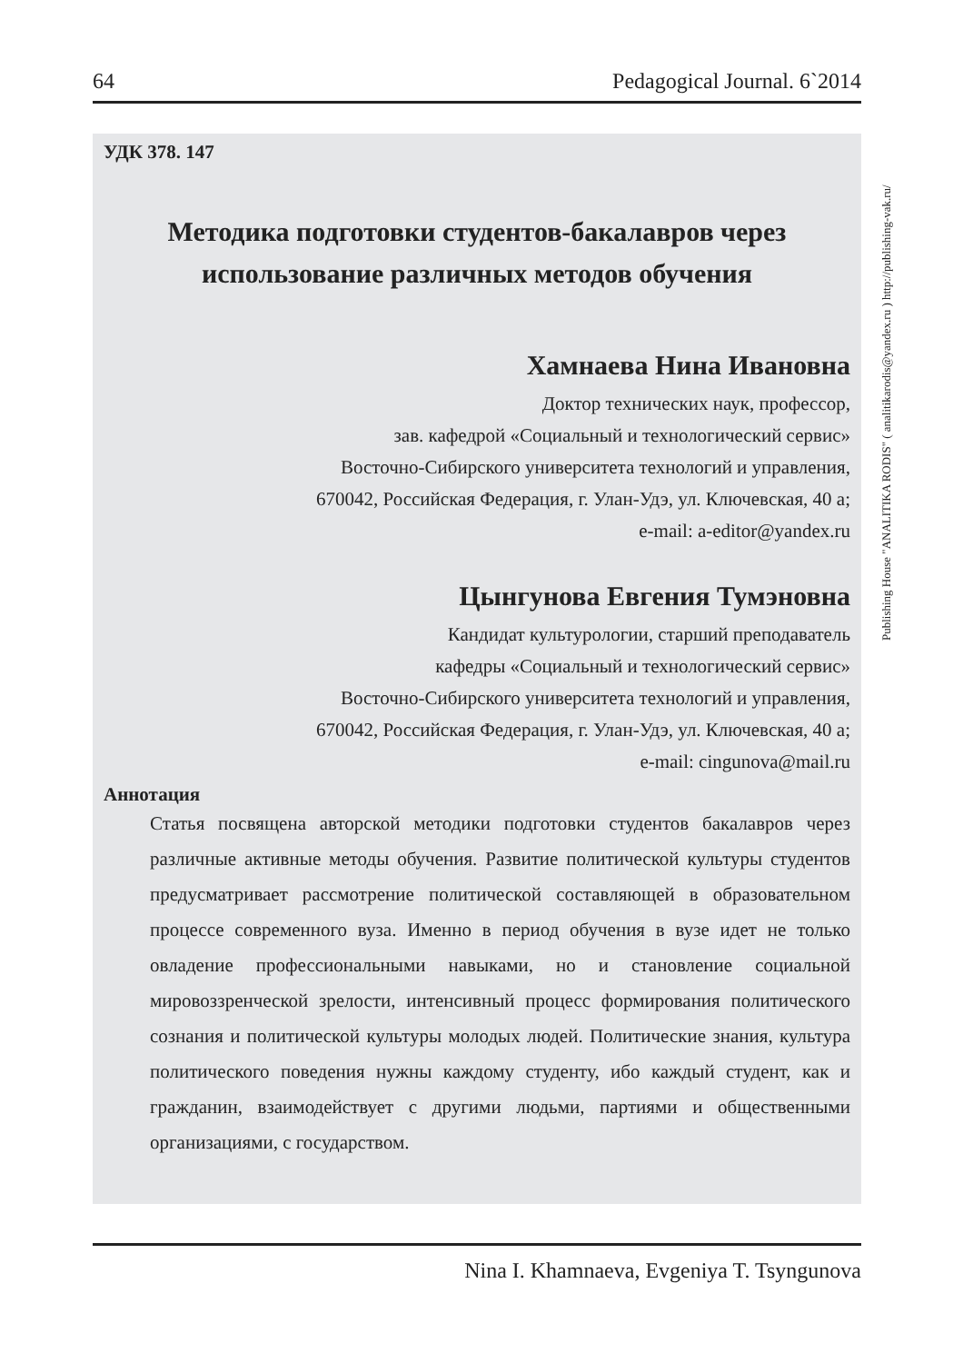64 Pedagogical Journal. 6`2014
Publishing House "ANALITIKA RODIS" ( analitikarodis@yandex.ru ) http://publishing-vak.ru/
УДК 378. 147
Методика подготовки студентов-бакалавров через использование различных методов обучения
Хамнаева Нина Ивановна
Доктор технических наук, профессор,
зав. кафедрой «Социальный и технологический сервис»
Восточно-Сибирского университета технологий и управления,
670042, Российская Федерация, г. Улан-Удэ, ул. Ключевская, 40 а;
e-mail: a-editor@yandex.ru
Цынгунова Евгения Тумэновна
Кандидат культурологии, старший преподаватель
кафедры «Социальный и технологический сервис»
Восточно-Сибирского университета технологий и управления,
670042, Российская Федерация, г. Улан-Удэ, ул. Ключевская, 40 а;
e-mail: cingunova@mail.ru
Аннотация
Статья посвящена авторской методики подготовки студентов бакалавров через различные активные методы обучения. Развитие политической культуры студентов предусматривает рассмотрение политической составляющей в образовательном процессе современного вуза. Именно в период обучения в вузе идет не только овладение профессиональными навыками, но и становление социальной мировоззренческой зрелости, интенсивный процесс формирования политического сознания и политической культуры молодых людей. Политические знания, культура политического поведения нужны каждому студенту, ибо каждый студент, как и гражданин, взаимодействует с другими людьми, партиями и общественными организациями, с государством.
Nina I. Khamnaeva, Evgeniya T. Tsyngunova